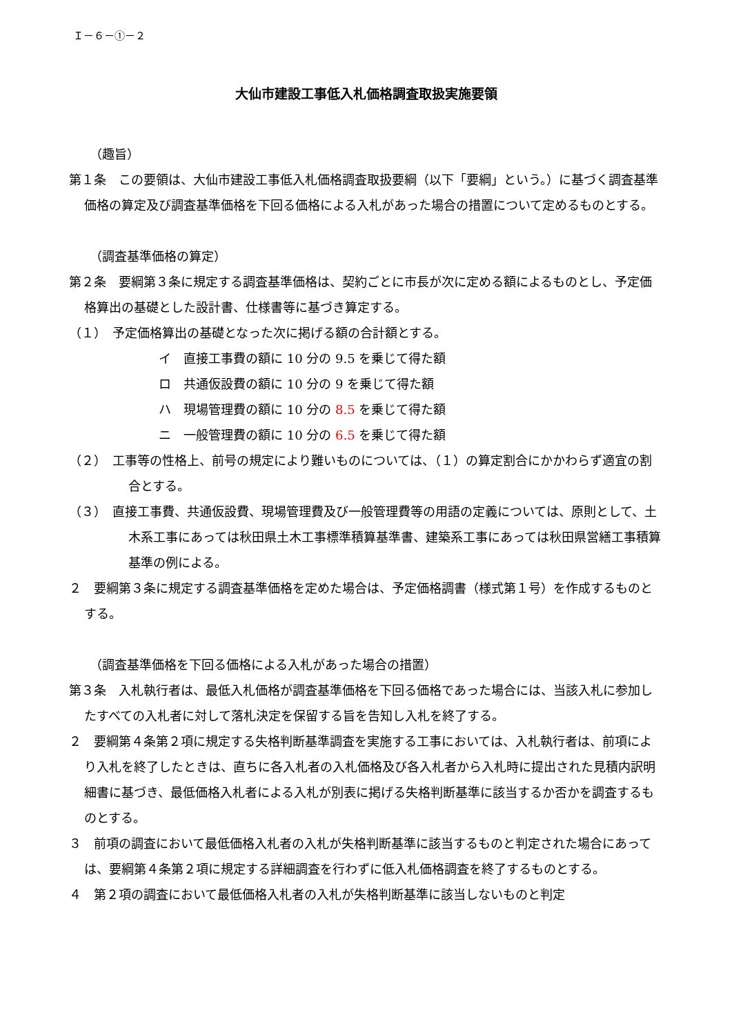Ｉ－６－①－２
大仙市建設工事低入札価格調査取扱実施要領
（趣旨）
第１条　この要領は、大仙市建設工事低入札価格調査取扱要綱（以下「要綱」という。）に基づく調査基準価格の算定及び調査基準価格を下回る価格による入札があった場合の措置について定めるものとする。
（調査基準価格の算定）
第２条　要綱第３条に規定する調査基準価格は、契約ごとに市長が次に定める額によるものとし、予定価格算出の基礎とした設計書、仕様書等に基づき算定する。
（１）　予定価格算出の基礎となった次に掲げる額の合計額とする。
イ　直接工事費の額に 10 分の 9.5 を乗じて得た額
ロ　共通仮設費の額に 10 分の 9 を乗じて得た額
ハ　現場管理費の額に 10 分の 8.5 を乗じて得た額
ニ　一般管理費の額に 10 分の 6.5 を乗じて得た額
（２）　工事等の性格上、前号の規定により難いものについては、（１）の算定割合にかかわらず適宜の割合とする。
（３）　直接工事費、共通仮設費、現場管理費及び一般管理費等の用語の定義については、原則として、土木系工事にあっては秋田県土木工事標準積算基準書、建築系工事にあっては秋田県営繕工事積算基準の例による。
２　要綱第３条に規定する調査基準価格を定めた場合は、予定価格調書（様式第１号）を作成するものとする。
（調査基準価格を下回る価格による入札があった場合の措置）
第３条　入札執行者は、最低入札価格が調査基準価格を下回る価格であった場合には、当該入札に参加したすべての入札者に対して落札決定を保留する旨を告知し入札を終了する。
２　要綱第４条第２項に規定する失格判断基準調査を実施する工事においては、入札執行者は、前項により入札を終了したときは、直ちに各入札者の入札価格及び各入札者から入札時に提出された見積内訳明細書に基づき、最低価格入札者による入札が別表に掲げる失格判断基準に該当するか否かを調査するものとする。
３　前項の調査において最低価格入札者の入札が失格判断基準に該当するものと判定された場合にあっては、要綱第４条第２項に規定する詳細調査を行わずに低入札価格調査を終了するものとする。
４　第２項の調査において最低価格入札者の入札が失格判断基準に該当しないものと判定